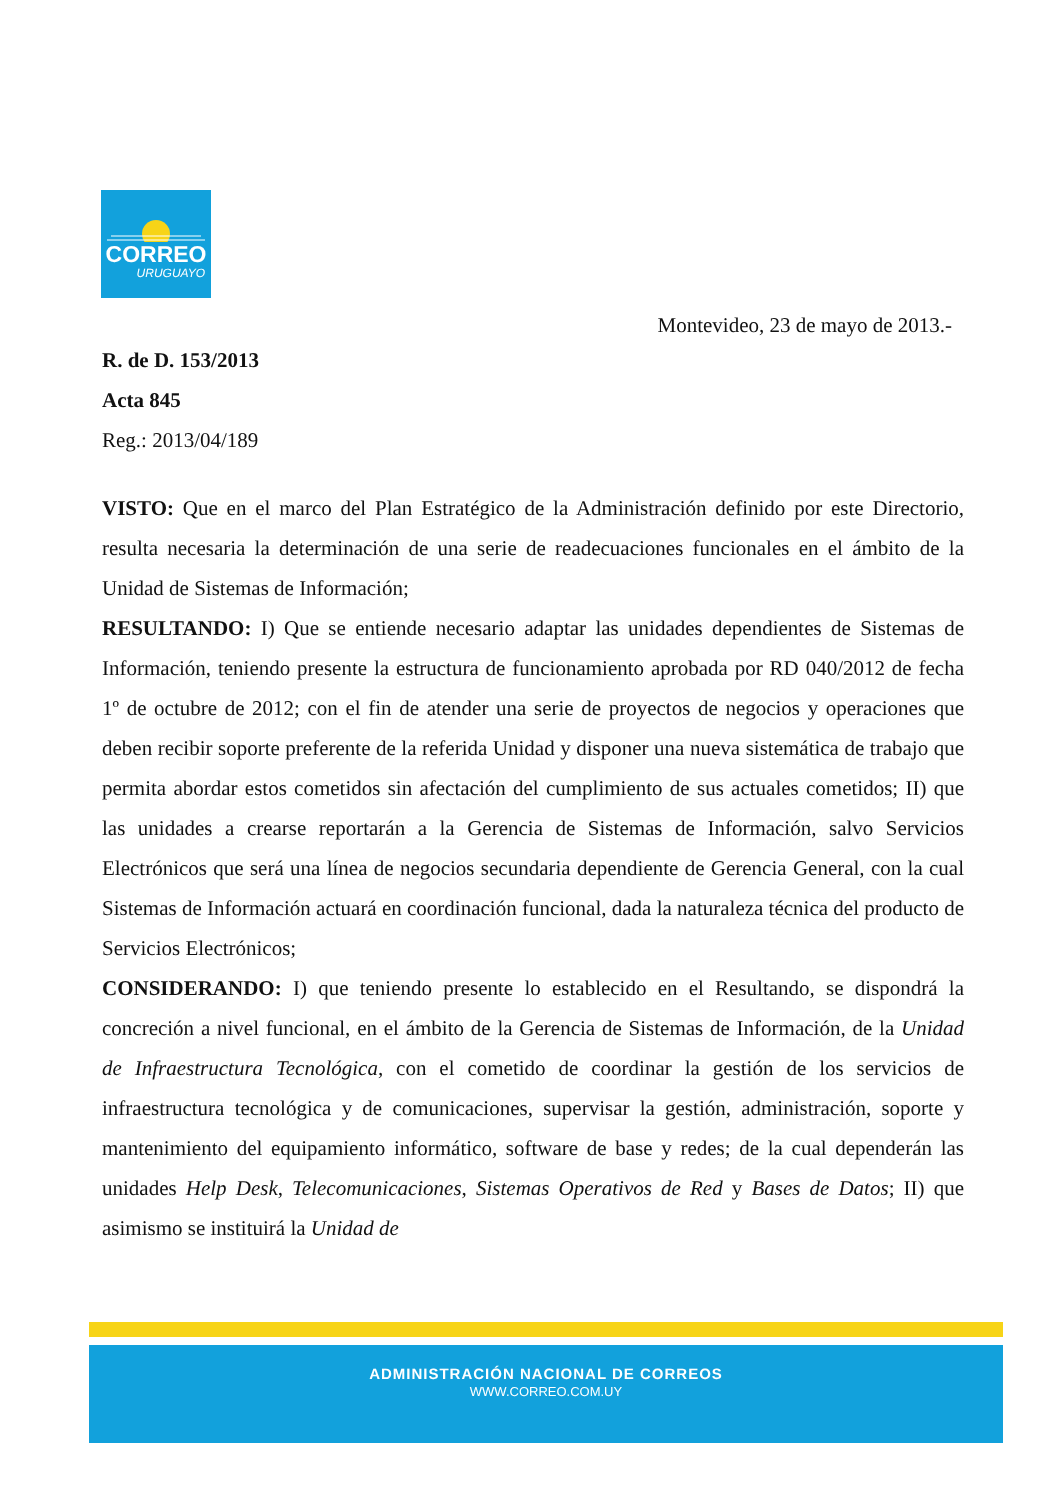CORREO
URUGUAYO
Montevideo, 23 de mayo de 2013.-
R. de D. 153/2013
Acta 845
Reg.: 2013/04/189
VISTO: Que en el marco del Plan Estratégico de la Administración definido por este Directorio, resulta necesaria la determinación de una serie de readecuaciones funcionales en el ámbito de la Unidad de Sistemas de Información;
RESULTANDO: I) Que se entiende necesario adaptar las unidades dependientes de Sistemas de Información, teniendo presente la estructura de funcionamiento aprobada por RD 040/2012 de fecha 1º de octubre de 2012; con el fin de atender una serie de proyectos de negocios y operaciones que deben recibir soporte preferente de la referida Unidad y disponer una nueva sistemática de trabajo que permita abordar estos cometidos sin afectación del cumplimiento de sus actuales cometidos; II) que las unidades a crearse reportarán a la Gerencia de Sistemas de Información, salvo Servicios Electrónicos que será una línea de negocios secundaria dependiente de Gerencia General, con la cual Sistemas de Información actuará en coordinación funcional, dada la naturaleza técnica del producto de Servicios Electrónicos;
CONSIDERANDO: I) que teniendo presente lo establecido en el Resultando, se dispondrá la concreción a nivel funcional, en el ámbito de la Gerencia de Sistemas de Información, de la Unidad de Infraestructura Tecnológica, con el cometido de coordinar la gestión de los servicios de infraestructura tecnológica y de comunicaciones, supervisar la gestión, administración, soporte y mantenimiento del equipamiento informático, software de base y redes; de la cual dependerán las unidades Help Desk, Telecomunicaciones, Sistemas Operativos de Red y Bases de Datos; II) que asimismo se instituirá la Unidad de
ADMINISTRACIÓN NACIONAL DE CORREOS
WWW.CORREO.COM.UY